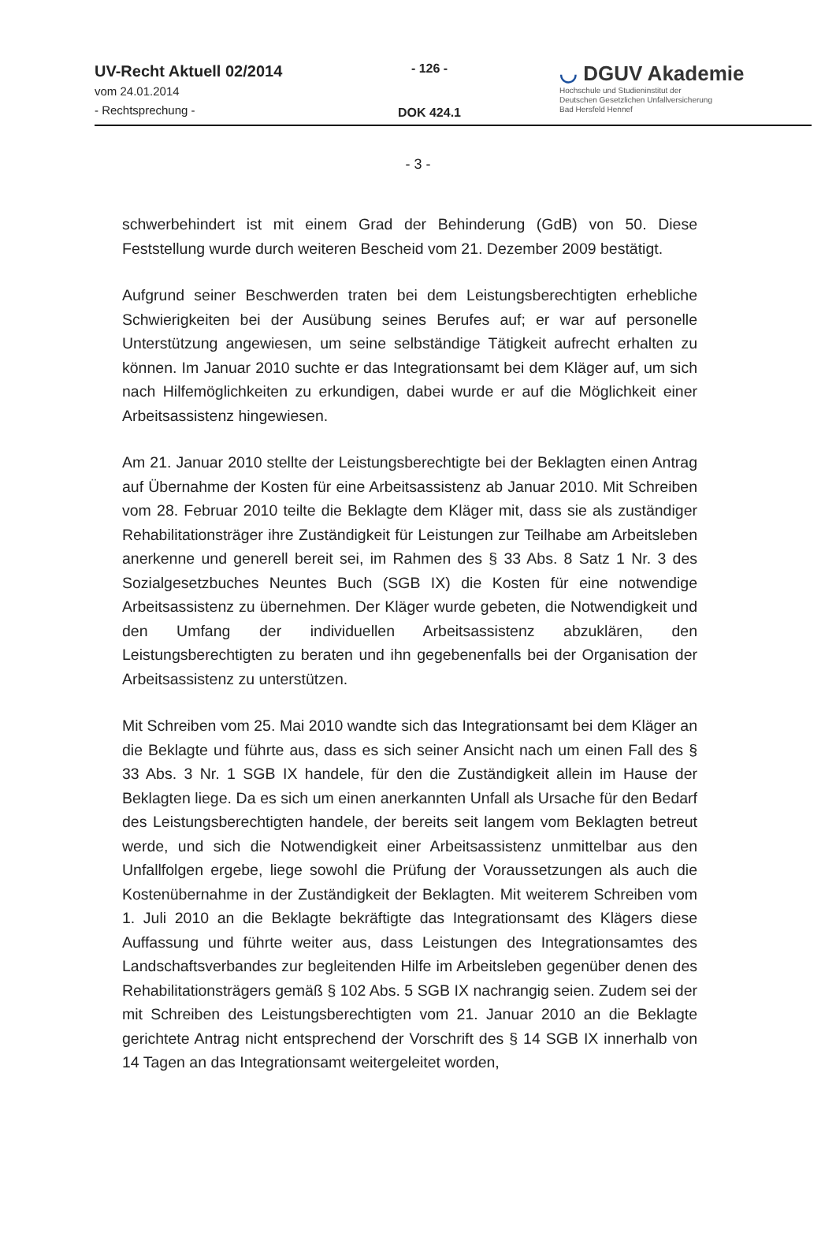UV-Recht Aktuell 02/2014
vom 24.01.2014
- Rechtsprechung -
- 126 -
DOK 424.1
◡ DGUV Akademie
Hochschule und Studieninstitut der
Deutschen Gesetzlichen Unfallversicherung
Bad Hersfeld Hennef
- 3 -
schwerbehindert ist mit einem Grad der Behinderung (GdB) von 50. Diese Feststellung wurde durch weiteren Bescheid vom 21. Dezember 2009 bestätigt.
Aufgrund seiner Beschwerden traten bei dem Leistungsberechtigten erhebliche Schwierigkeiten bei der Ausübung seines Berufes auf; er war auf personelle Unterstützung angewiesen, um seine selbständige Tätigkeit aufrecht erhalten zu können. Im Januar 2010 suchte er das Integrationsamt bei dem Kläger auf, um sich nach Hilfemöglichkeiten zu erkundigen, dabei wurde er auf die Möglichkeit einer Arbeitsassistenz hingewiesen.
Am 21. Januar 2010 stellte der Leistungsberechtigte bei der Beklagten einen Antrag auf Übernahme der Kosten für eine Arbeitsassistenz ab Januar 2010. Mit Schreiben vom 28. Februar 2010 teilte die Beklagte dem Kläger mit, dass sie als zuständiger Rehabilitationsträger ihre Zuständigkeit für Leistungen zur Teilhabe am Arbeitsleben anerkenne und generell bereit sei, im Rahmen des § 33 Abs. 8 Satz 1 Nr. 3 des Sozialgesetzbuches Neuntes Buch (SGB IX) die Kosten für eine notwendige Arbeitsassistenz zu übernehmen. Der Kläger wurde gebeten, die Notwendigkeit und den Umfang der individuellen Arbeitsassistenz abzuklären, den Leistungsberechtigten zu beraten und ihn gegebenenfalls bei der Organisation der Arbeitsassistenz zu unterstützen.
Mit Schreiben vom 25. Mai 2010 wandte sich das Integrationsamt bei dem Kläger an die Beklagte und führte aus, dass es sich seiner Ansicht nach um einen Fall des § 33 Abs. 3 Nr. 1 SGB IX handele, für den die Zuständigkeit allein im Hause der Beklagten liege. Da es sich um einen anerkannten Unfall als Ursache für den Bedarf des Leistungsberechtigten handele, der bereits seit langem vom Beklagten betreut werde, und sich die Notwendigkeit einer Arbeitsassistenz unmittelbar aus den Unfallfolgen ergebe, liege sowohl die Prüfung der Voraussetzungen als auch die Kostenübernahme in der Zuständigkeit der Beklagten. Mit weiterem Schreiben vom 1. Juli 2010 an die Beklagte bekräftigte das Integrationsamt des Klägers diese Auffassung und führte weiter aus, dass Leistungen des Integrationsamtes des Landschaftsverbandes zur begleitenden Hilfe im Arbeitsleben gegenüber denen des Rehabilitationsträgers gemäß § 102 Abs. 5 SGB IX nachrangig seien. Zudem sei der mit Schreiben des Leistungsberechtigten vom 21. Januar 2010 an die Beklagte gerichtete Antrag nicht entsprechend der Vorschrift des § 14 SGB IX innerhalb von 14 Tagen an das Integrationsamt weitergeleitet worden,